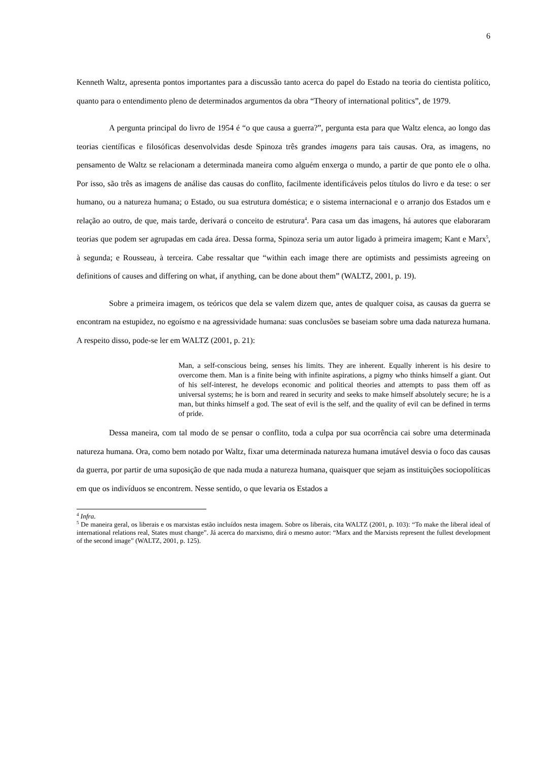6
Kenneth Waltz, apresenta pontos importantes para a discussão tanto acerca do papel do Estado na teoria do cientista político, quanto para o entendimento pleno de determinados argumentos da obra “Theory of international politics”, de 1979.
A pergunta principal do livro de 1954 é “o que causa a guerra?”, pergunta esta para que Waltz elenca, ao longo das teorias científicas e filosóficas desenvolvidas desde Spinoza três grandes imagens para tais causas. Ora, as imagens, no pensamento de Waltz se relacionam a determinada maneira como alguém enxerga o mundo, a partir de que ponto ele o olha. Por isso, são três as imagens de análise das causas do conflito, facilmente identificáveis pelos títulos do livro e da tese: o ser humano, ou a natureza humana; o Estado, ou sua estrutura doméstica; e o sistema internacional e o arranjo dos Estados um e relação ao outro, de que, mais tarde, derivará o conceito de estrutura<sup>4</sup>. Para casa um das imagens, há autores que elaboraram teorias que podem ser agrupadas em cada área. Dessa forma, Spinoza seria um autor ligado à primeira imagem; Kant e Marx<sup>5</sup>, à segunda; e Rousseau, à terceira. Cabe ressaltar que “within each image there are optimists and pessimists agreeing on definitions of causes and differing on what, if anything, can be done about them” (WALTZ, 2001, p. 19).
Sobre a primeira imagem, os teóricos que dela se valem dizem que, antes de qualquer coisa, as causas da guerra se encontram na estupidez, no egoísmo e na agressividade humana: suas conclusões se baseiam sobre uma dada natureza humana. A respeito disso, pode-se ler em WALTZ (2001, p. 21):
Man, a self-conscious being, senses his limits. They are inherent. Equally inherent is his desire to overcome them. Man is a finite being with infinite aspirations, a pigmy who thinks himself a giant. Out of his self-interest, he develops economic and political theories and attempts to pass them off as universal systems; he is born and reared in security and seeks to make himself absolutely secure; he is a man, but thinks himself a god. The seat of evil is the self, and the quality of evil can be defined in terms of pride.
Dessa maneira, com tal modo de se pensar o conflito, toda a culpa por sua ocorrência cai sobre uma determinada natureza humana. Ora, como bem notado por Waltz, fixar uma determinada natureza humana imutável desvia o foco das causas da guerra, por partir de uma suposição de que nada muda a natureza humana, quaisquer que sejam as instituições sociopolíticas em que os indivíduos se encontrem. Nesse sentido, o que levaria os Estados a
<sup>4</sup> Infra.
<sup>5</sup> De maneira geral, os liberais e os marxistas estão incluídos nesta imagem. Sobre os liberais, cita WALTZ (2001, p. 103): “To make the liberal ideal of international relations real, States must change”. Já acerca do marxismo, dirá o mesmo autor: “Marx and the Marxists represent the fullest development of the second image” (WALTZ, 2001, p. 125).